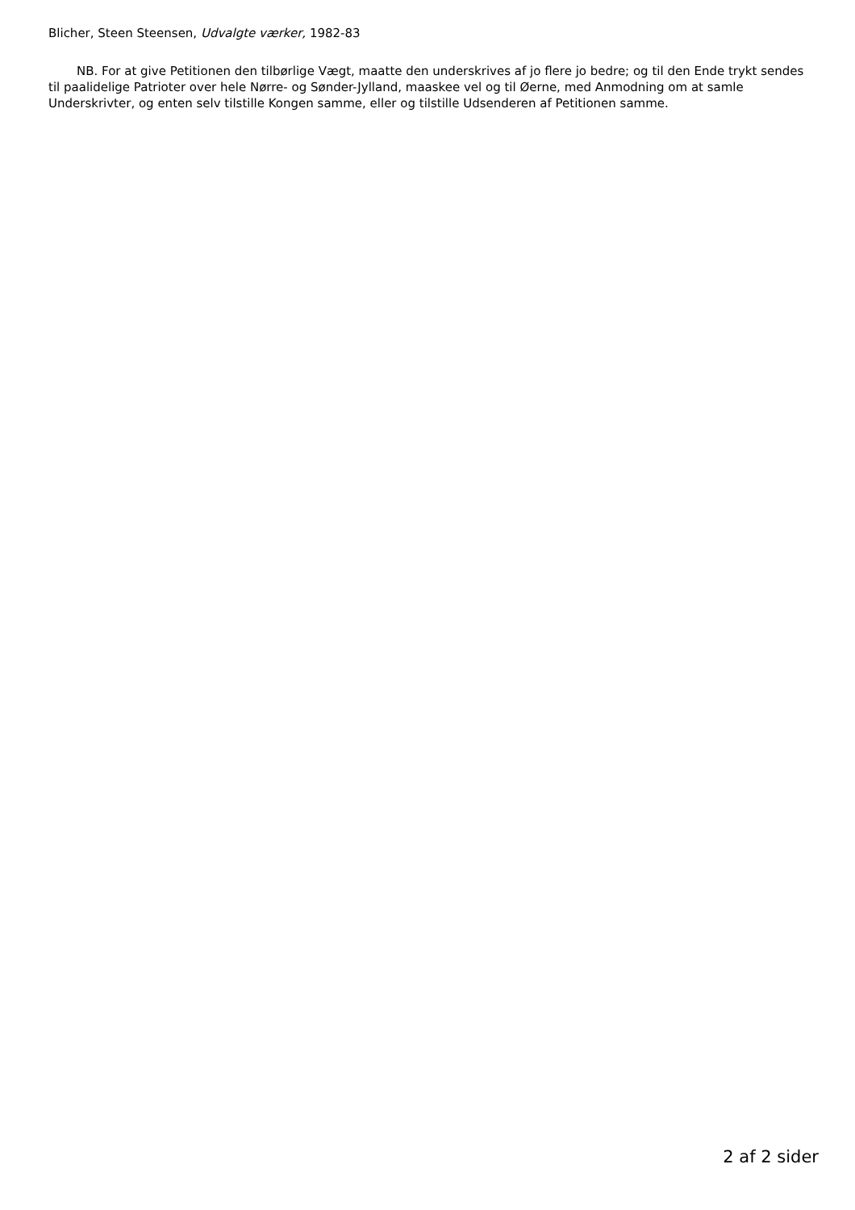Blicher, Steen Steensen, Udvalgte værker, 1982-83
NB. For at give Petitionen den tilbørlige Vægt, maatte den underskrives af jo flere jo bedre; og til den Ende trykt sendes til paalidelige Patrioter over hele Nørre- og Sønder-Jylland, maaskee vel og til Øerne, med Anmodning om at samle Underskrivter, og enten selv tilstille Kongen samme, eller og tilstille Udsenderen af Petitionen samme.
2 af 2 sider